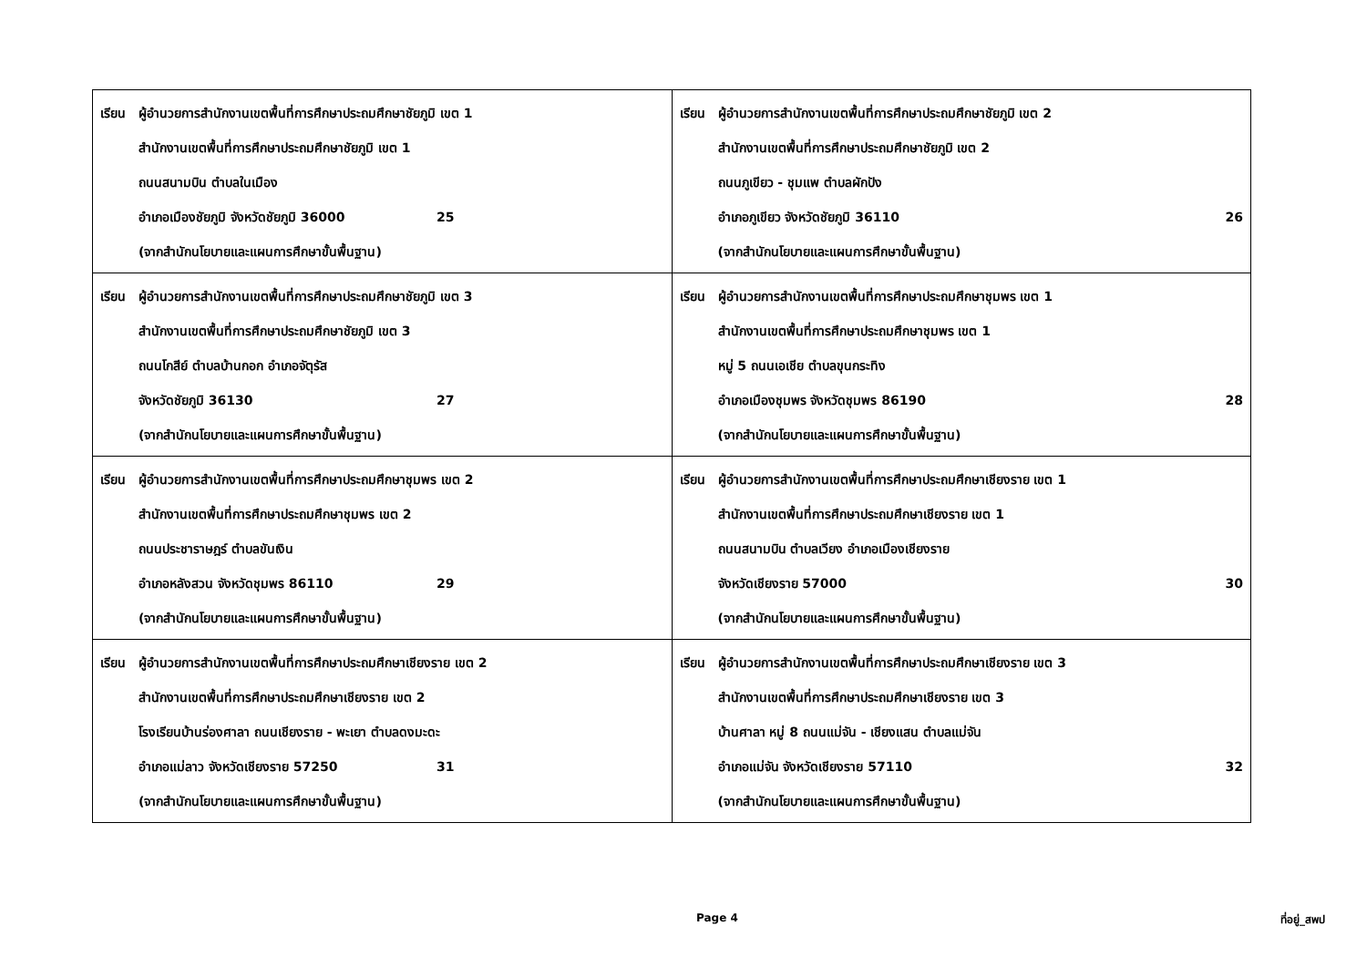| เรียน ผู้อำนวยการสำนักงานเขตพื้นที่การศึกษาประถมศึกษาชัยภูมิ เขต 1 สำนักงานเขตพื้นที่การศึกษาประถมศึกษาชัยภูมิ เขต 1 ถนนสนามบิน ตำบลในเมือง อำเภอเมืองชัยภูมิ จังหวัดชัยภูมิ 36000 25 (จากสำนักนโยบายและแผนการศึกษาขั้นพื้นฐาน) | เรียน ผู้อำนวยการสำนักงานเขตพื้นที่การศึกษาประถมศึกษาชัยภูมิ เขต 2 สำนักงานเขตพื้นที่การศึกษาประถมศึกษาชัยภูมิ เขต 2 ถนนภูเขียว - ชุมแพ ตำบลผักปัง อำเภอภูเขียว จังหวัดชัยภูมิ 36110 26 (จากสำนักนโยบายและแผนการศึกษาขั้นพื้นฐาน) |
| เรียน ผู้อำนวยการสำนักงานเขตพื้นที่การศึกษาประถมศึกษาชัยภูมิ เขต 3 สำนักงานเขตพื้นที่การศึกษาประถมศึกษาชัยภูมิ เขต 3 ถนนโกสีย์ ตำบลบ้านกอก อำเภอจัตุรัส จังหวัดชัยภูมิ 36130 27 (จากสำนักนโยบายและแผนการศึกษาขั้นพื้นฐาน) | เรียน ผู้อำนวยการสำนักงานเขตพื้นที่การศึกษาประถมศึกษาชุมพร เขต 1 สำนักงานเขตพื้นที่การศึกษาประถมศึกษาชุมพร เขต 1 หมู่ 5 ถนนเอเชีย ตำบลขุนกระทิง อำเภอเมืองชุมพร จังหวัดชุมพร 86190 28 (จากสำนักนโยบายและแผนการศึกษาขั้นพื้นฐาน) |
| เรียน ผู้อำนวยการสำนักงานเขตพื้นที่การศึกษาประถมศึกษาชุมพร เขต 2 สำนักงานเขตพื้นที่การศึกษาประถมศึกษาชุมพร เขต 2 ถนนประชาราษฎร์ ตำบลขันเงิน อำเภอหลังสวน จังหวัดชุมพร 86110 29 (จากสำนักนโยบายและแผนการศึกษาขั้นพื้นฐาน) | เรียน ผู้อำนวยการสำนักงานเขตพื้นที่การศึกษาประถมศึกษาเชียงราย เขต 1 สำนักงานเขตพื้นที่การศึกษาประถมศึกษาเชียงราย เขต 1 ถนนสนามบิน ตำบลเวียง อำเภอเมืองเชียงราย จังหวัดเชียงราย 57000 30 (จากสำนักนโยบายและแผนการศึกษาขั้นพื้นฐาน) |
| เรียน ผู้อำนวยการสำนักงานเขตพื้นที่การศึกษาประถมศึกษาเชียงราย เขต 2 สำนักงานเขตพื้นที่การศึกษาประถมศึกษาเชียงราย เขต 2 โรงเรียนบ้านร่องศาลา ถนนเชียงราย - พะเยา ตำบลดงมะดะ อำเภอแม่ลาว จังหวัดเชียงราย 57250 31 (จากสำนักนโยบายและแผนการศึกษาขั้นพื้นฐาน) | เรียน ผู้อำนวยการสำนักงานเขตพื้นที่การศึกษาประถมศึกษาเชียงราย เขต 3 สำนักงานเขตพื้นที่การศึกษาประถมศึกษาเชียงราย เขต 3 บ้านศาลา หมู่ 8 ถนนแม่จัน - เชียงแสน ตำบลแม่จัน อำเภอแม่จัน จังหวัดเชียงราย 57110 32 (จากสำนักนโยบายและแผนการศึกษาขั้นพื้นฐาน) |
Page 4 ที่อยู่_สพป